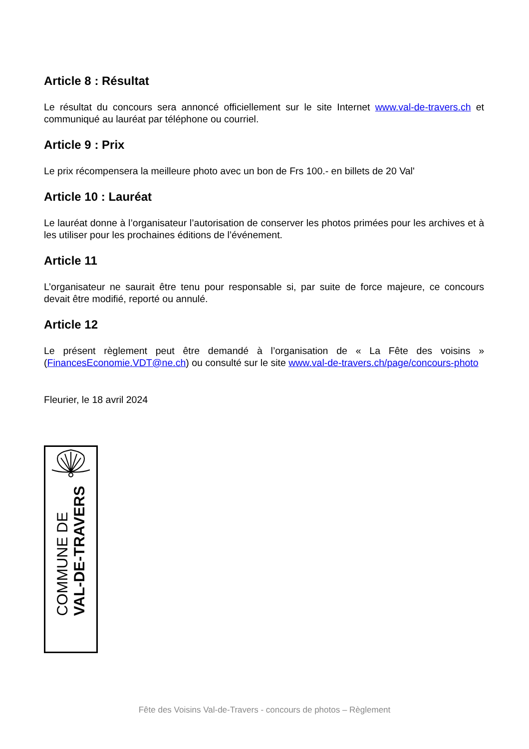Article 8 : Résultat
Le résultat du concours sera annoncé officiellement sur le site Internet www.val-de-travers.ch et communiqué au lauréat par téléphone ou courriel.
Article 9 : Prix
Le prix récompensera la meilleure photo avec un bon de Frs 100.- en billets de 20 Val'
Article 10 : Lauréat
Le lauréat donne à l’organisateur l’autorisation de conserver les photos primées pour les archives et à les utiliser pour les prochaines éditions de l’événement.
Article 11
L’organisateur ne saurait être tenu pour responsable si, par suite de force majeure, ce concours devait être modifié, reporté ou annulé.
Article 12
Le présent règlement peut être demandé à l’organisation de « La Fête des voisins » (FinancesEconomie.VDT@ne.ch) ou consulté sur le site www.val-de-travers.ch/page/concours-photo
Fleurier, le 18 avril 2024
COMMUNE DE
VAL-DE-TRAVERS
Fête des Voisins Val-de-Travers - concours de photos – Règlement